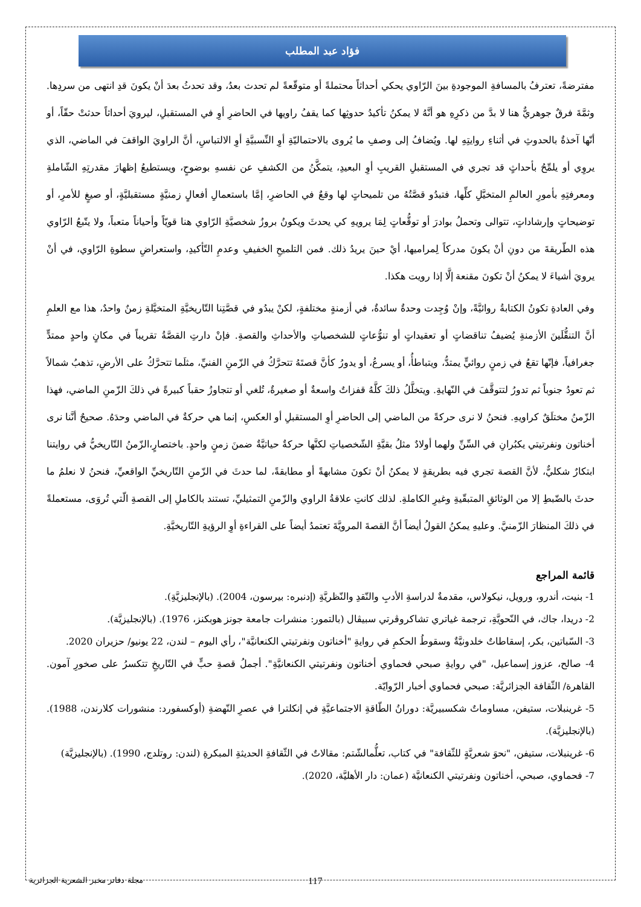فؤاد عبد المطلب
مفترضةً، تعترفُ بالمسافةِ الموجودةِ بينَ الرّاوي يحكي أحداثاً محتملةً أو متوقّعةً لم تحدث بعدُ، وقد تحدثُ بعدَ أنْ يكونَ قدِ انتهى من سردِها. وثمَّةَ فرقٌ جوهريٌّ هنا لا بدَّ من ذكرِهِ هو أنَّهُ لا يمكنُ تأكيدُ حدوثِها كما يقفُ راويها في الحاضرِ أوِ في المستقبلِ، ليرويَ أحداثاً حدثتْ حقّاً، أو أنّها آخذةٌ بالحدوثِ في أثناءِ روايتِهِ لها. ويُضافُ إلى وصفِ ما يُروى بالاحتماليّةِ أوِ النِّسبيَّةِ أوِ الالتباسِ، أنَّ الراويَ الواقفَ في الماضي، الذي يروِي أو يلمِّحُ بأحداثٍ قد تجري في المستقبلِ القريبِ أوِ البعيدِ، يتمكَّنُ من الكشفِ عن نفسهِ بوضوحٍ، ويستطيعُ إظهارَ مقدرتِهِ الشّاملةِ ومعرفتِهِ بأمورِ العالمِ المتخيَّلِ كلِّها، فتبدُو قصَّتُهُ من تلميحاتٍ لها وقعٌ في الحاضرِ، إمَّا باستعمالِ أفعالٍ زمنيَّةٍ مستقبليَّةٍ، أو صيغٍ للأمرِ، أو توضيحاتٍ وإرشاداتٍ، تتوالى وتحملُ بوادرَ أو توقُّعاتٍ لِمَا يرويهِ كي يحدثَ ويكونُ بروزُ شخصيَّةِ الرّاوي هنا قويّاً وأحياناً متعباً، ولا يتّبعُ الرّاوي هذه الطّريقةَ من دونِ أنْ يكونَ مدركاً لِمراميها، أيْ حينَ يريدُ ذلك. فمن التلميحِ الخفيفِ وعدمِ التّأكيدِ، واستعراضِ سطوةِ الرّاوي، في أنْ يرويَ أشياءَ لا يمكنُ أنْ تكونَ مقنعة إلَّا إذا رويت هكذا.
وفي العادةِ تكونُ الكتابةُ روائيَّةً، وإنْ وُجِدت وحدةٌ سائدةٌ، في أزمنةٍ مختلفةٍ، لكنْ يبدُو في قصَّتِنا التّاريخيَّةِ المتخيَّلةِ زمنٌ واحدٌ، هذا مع العلمِ أنَّ التنقُّلَينَ الأزمنةِ يُضيفُ تناقضاتٍ أو تعقيداتٍ أو تنوُّعاتٍ للشخصياتِ والأحداثِ والقصةِ. فإنْ دارتِ القصَّةُ تقريباً في مكانٍ واحدٍ ممتدٍّ جغرافياً، فإنّها تقعُ في زمنٍ روائيٍّ يمتدُّ، ويتباطأُ، أو يسرعُ، أو يدورُ كأنَّ قصتَهُ تتحرَّكُ في الزّمنِ الفنيِّ، مثلَما تتحرَّكُ على الأرضِ، تذهبُ شمالاً ثم تعودُ جنوباً ثم تدورُ لتتوقَّفَ في النّهايةِ. ويتخلَّلُ ذلكَ كلَّهُ قفزاتٌ واسعةٌ أو صغيرةٌ، تُلغي أو تتجاوزُ حقباً كبيرةً في ذلكَ الزّمنِ الماضي، فهذا الزّمنُ مختلَقٌ كراويهِ. فنحنُ لا نرى حركةً من الماضي إلى الحاضرِ أوِ المستقبلِ أو العكسِ، إنما هي حركةٌ في الماضي وحدَهُ. صحيحٌ أنَّنا نرى أخناتون ونفرتيتي يكبُرانِ في السِّنِّ ولهما أولادٌ مثلُ بقيَّةِ الشّخصياتِ لكنَّها حركةٌ حياتيَّةٌ ضمنَ زمنٍ واحدٍ. باختصارٍ،الزّمنُ التّاريخيُّ في روايتنا ابتكارٌ شكليٌّ، لأنَّ القصة تجري فيه بطريقةٍ لا يمكنُ أنْ تكونَ مشابهةً أو مطابقةً، لما حدثَ في الزّمنِ التّاريخيِّ الواقعيِّ، فنحنُ لا نعلمُ ما حدثَ بالضّبطِ إلا من الوثائقِ المتبقّيةِ وغيرِ الكاملةِ. لذلك كانتِ علاقةُ الراوي والزّمنِ التمثيليِّ، تستند بالكاملِ إلى القصةِ الّتي تُروَى، مستعملةً في ذلكَ المنظارَ الزّمنيَّ. وعليهِ يمكنُ القولُ أيضاً أنَّ القصةَ المرويَّةَ تعتمدُ أيضاً على القراءةِ أوِ الرؤيةِ التّاريخيَّةِ.
قائمة المراجع
1- بنيت، أندرو، ورويل، نيكولاس، مقدمةٌ لدراسةِ الأدبِ والنّقدِ والنّظريَّةِ (إدنبره: بيرسون، 2004). (بالإنجليزيَّةِ).
2- دريدا، جاك، في النّحويَّةِ، ترجمة غياتري تشاكروڤرتي سبيڤال (بالتمور: منشرات جامعة جونز هوبكنز، 1976). (بالإنجليزيَّة).
3- السّباتين، بكر، إسقاطاتٌ خلدونيَّةٌ وسقوطُ الحكمِ في روايةِ "أخناتون ونفرتيتي الكنعانيَّة"، رأي اليوم – لندن، 22 يونيو/ حزيران 2020.
4- صالح، عزوز إسماعيل، "في روايةِ صبحي فحماوي أخناتون ونفرتيتي الكنعانيَّةِ". أجملُ قصةِ حبٍّ في التّاريخِ تتكسرُ على صخورِ آمون. القاهرة/ الثّقافة الجزائريَّة: صبحي فحماوي أخبار الرّوايّة.
5- غرينبلات، ستيفن، مساوماتٌ شكسبيريَّة: دورانُ الطّاقةِ الاجتماعيَّةِ في إنكلترا في عصرِ النّهضةِ (أوكسفورد: منشورات كلارندن، 1988). (بالإنجليزيَّة).
6- غرينبلات، ستيفن، "نحوَ شعريَّةٍ للثّقافة" في كتاب، تعلُّمالشّتم: مقالاتٌ في الثّقافةِ الحديثةِ المبكرةِ (لندن: روتلدج، 1990). (بالإنجليزيَّة)
7- فحماوي، صبحي، أخناتون ونفرتيتي الكنعانيَّة (عمان: دار الأهليَّة، 2020).
117 مجلة دفاتر مخبر الشعرية الجزائرية